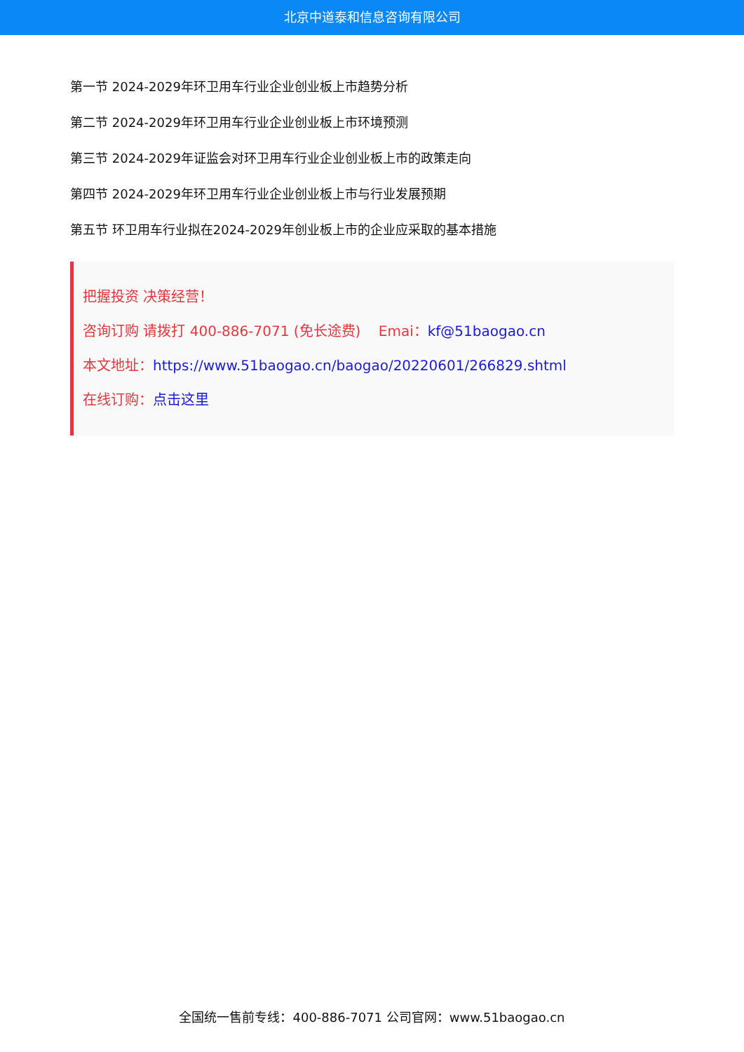北京中道泰和信息咨询有限公司
第一节 2024-2029年环卫用车行业企业创业板上市趋势分析
第二节 2024-2029年环卫用车行业企业创业板上市环境预测
第三节 2024-2029年证监会对环卫用车行业企业创业板上市的政策走向
第四节 2024-2029年环卫用车行业企业创业板上市与行业发展预期
第五节 环卫用车行业拟在2024-2029年创业板上市的企业应采取的基本措施
把握投资 决策经营！
咨询订购 请拨打 400-886-7071 (免长途费) Emai：kf@51baogao.cn
本文地址：https://www.51baogao.cn/baogao/20220601/266829.shtml
在线订购：点击这里
全国统一售前专线：400-886-7071 公司官网：www.51baogao.cn